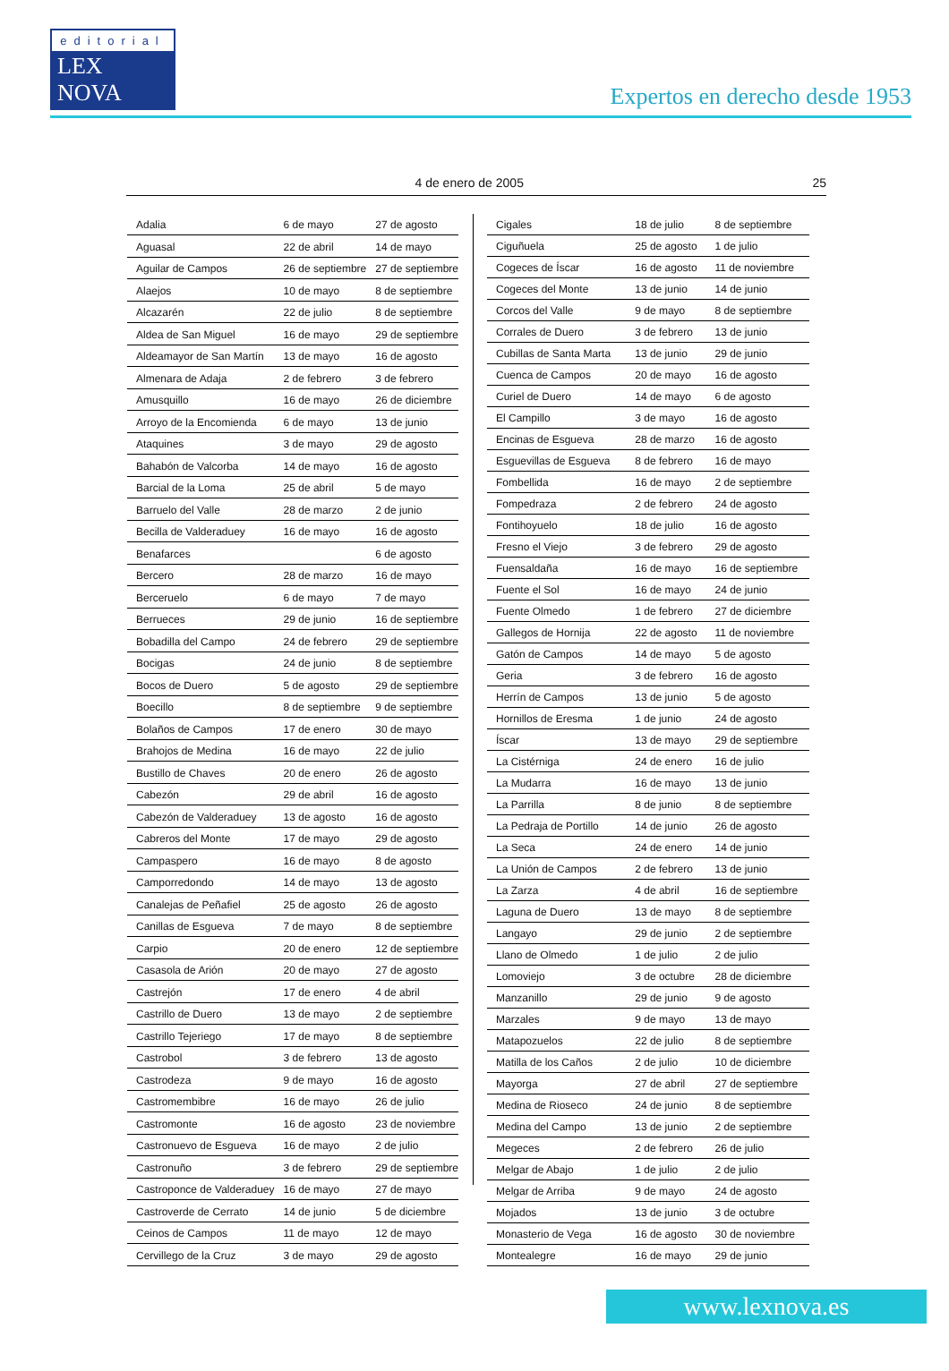editorial
LEX NOVA
Expertos en derecho desde 1953
4 de enero de 2005 25
| Adalia | 6 de mayo | 27 de agosto |
| Aguasal | 22 de abril | 14 de mayo |
| Aguilar de Campos | 26 de septiembre | 27 de septiembre |
| Alaejos | 10 de mayo | 8 de septiembre |
| Alcazarén | 22 de julio | 8 de septiembre |
| Aldea de San Miguel | 16 de mayo | 29 de septiembre |
| Aldeamayor de San Martín | 13 de mayo | 16 de agosto |
| Almenara de Adaja | 2 de febrero | 3 de febrero |
| Amusquillo | 16 de mayo | 26 de diciembre |
| Arroyo de la Encomienda | 6 de mayo | 13 de junio |
| Ataquines | 3 de mayo | 29 de agosto |
| Bahabón de Valcorba | 14 de mayo | 16 de agosto |
| Barcial de la Loma | 25 de abril | 5 de mayo |
| Barruelo del Valle | 28 de marzo | 2 de junio |
| Becilla de Valderaduey | 16 de mayo | 16 de agosto |
| Benafarces | | 6 de agosto |
| Bercero | 28 de marzo | 16 de mayo |
| Berceruelo | 6 de mayo | 7 de mayo |
| Berrueces | 29 de junio | 16 de septiembre |
| Bobadilla del Campo | 24 de febrero | 29 de septiembre |
| Bocigas | 24 de junio | 8 de septiembre |
| Bocos de Duero | 5 de agosto | 29 de septiembre |
| Boecillo | 8 de septiembre | 9 de septiembre |
| Bolaños de Campos | 17 de enero | 30 de mayo |
| Brahojos de Medina | 16 de mayo | 22 de julio |
| Bustillo de Chaves | 20 de enero | 26 de agosto |
| Cabezón | 29 de abril | 16 de agosto |
| Cabezón de Valderaduey | 13 de agosto | 16 de agosto |
| Cabreros del Monte | 17 de mayo | 29 de agosto |
| Campaspero | 16 de mayo | 8 de agosto |
| Camporredondo | 14 de mayo | 13 de agosto |
| Canalejas de Peñafiel | 25 de agosto | 26 de agosto |
| Canillas de Esgueva | 7 de mayo | 8 de septiembre |
| Carpio | 20 de enero | 12 de septiembre |
| Casasola de Arión | 20 de mayo | 27 de agosto |
| Castrejón | 17 de enero | 4 de abril |
| Castrillo de Duero | 13 de mayo | 2 de septiembre |
| Castrillo Tejeriego | 17 de mayo | 8 de septiembre |
| Castrobol | 3 de febrero | 13 de agosto |
| Castrodeza | 9 de mayo | 16 de agosto |
| Castromembibre | 16 de mayo | 26 de julio |
| Castromonte | 16 de agosto | 23 de noviembre |
| Castronuevo de Esgueva | 16 de mayo | 2 de julio |
| Castronuño | 3 de febrero | 29 de septiembre |
| Castroponce de Valderaduey | 16 de mayo | 27 de mayo |
| Castroverde de Cerrato | 14 de junio | 5 de diciembre |
| Ceinos de Campos | 11 de mayo | 12 de mayo |
| Cervillego de la Cruz | 3 de mayo | 29 de agosto |
| Cigales | 18 de julio | 8 de septiembre |
| Ciguñuela | 25 de agosto | 1 de julio |
| Cogeces de Íscar | 16 de agosto | 11 de noviembre |
| Cogeces del Monte | 13 de junio | 14 de junio |
| Corcos del Valle | 9 de mayo | 8 de septiembre |
| Corrales de Duero | 3 de febrero | 13 de junio |
| Cubillas de Santa Marta | 13 de junio | 29 de junio |
| Cuenca de Campos | 20 de mayo | 16 de agosto |
| Curiel de Duero | 14 de mayo | 6 de agosto |
| El Campillo | 3 de mayo | 16 de agosto |
| Encinas de Esgueva | 28 de marzo | 16 de agosto |
| Esguevillas de Esgueva | 8 de febrero | 16 de mayo |
| Fombellida | 16 de mayo | 2 de septiembre |
| Fompedraza | 2 de febrero | 24 de agosto |
| Fontihoyuelo | 18 de julio | 16 de agosto |
| Fresno el Viejo | 3 de febrero | 29 de agosto |
| Fuensaldaña | 16 de mayo | 16 de septiembre |
| Fuente el Sol | 16 de mayo | 24 de junio |
| Fuente Olmedo | 1 de febrero | 27 de diciembre |
| Gallegos de Hornija | 22 de agosto | 11 de noviembre |
| Gatón de Campos | 14 de mayo | 5 de agosto |
| Geria | 3 de febrero | 16 de agosto |
| Herrín de Campos | 13 de junio | 5 de agosto |
| Hornillos de Eresma | 1 de junio | 24 de agosto |
| Íscar | 13 de mayo | 29 de septiembre |
| La Cistérniga | 24 de enero | 16 de julio |
| La Mudarra | 16 de mayo | 13 de junio |
| La Parrilla | 8 de junio | 8 de septiembre |
| La Pedraja de Portillo | 14 de junio | 26 de agosto |
| La Seca | 24 de enero | 14 de junio |
| La Unión de Campos | 2 de febrero | 13 de junio |
| La Zarza | 4 de abril | 16 de septiembre |
| Laguna de Duero | 13 de mayo | 8 de septiembre |
| Langayo | 29 de junio | 2 de septiembre |
| Llano de Olmedo | 1 de julio | 2 de julio |
| Lomoviejo | 3 de octubre | 28 de diciembre |
| Manzanillo | 29 de junio | 9 de agosto |
| Marzales | 9 de mayo | 13 de mayo |
| Matapozuelos | 22 de julio | 8 de septiembre |
| Matilla de los Caños | 2 de julio | 10 de diciembre |
| Mayorga | 27 de abril | 27 de septiembre |
| Medina de Rioseco | 24 de junio | 8 de septiembre |
| Medina del Campo | 13 de junio | 2 de septiembre |
| Megeces | 2 de febrero | 26 de julio |
| Melgar de Abajo | 1 de julio | 2 de julio |
| Melgar de Arriba | 9 de mayo | 24 de agosto |
| Mojados | 13 de junio | 3 de octubre |
| Monasterio de Vega | 16 de agosto | 30 de noviembre |
| Montealegre | 16 de mayo | 29 de junio |
www.lexnova.es